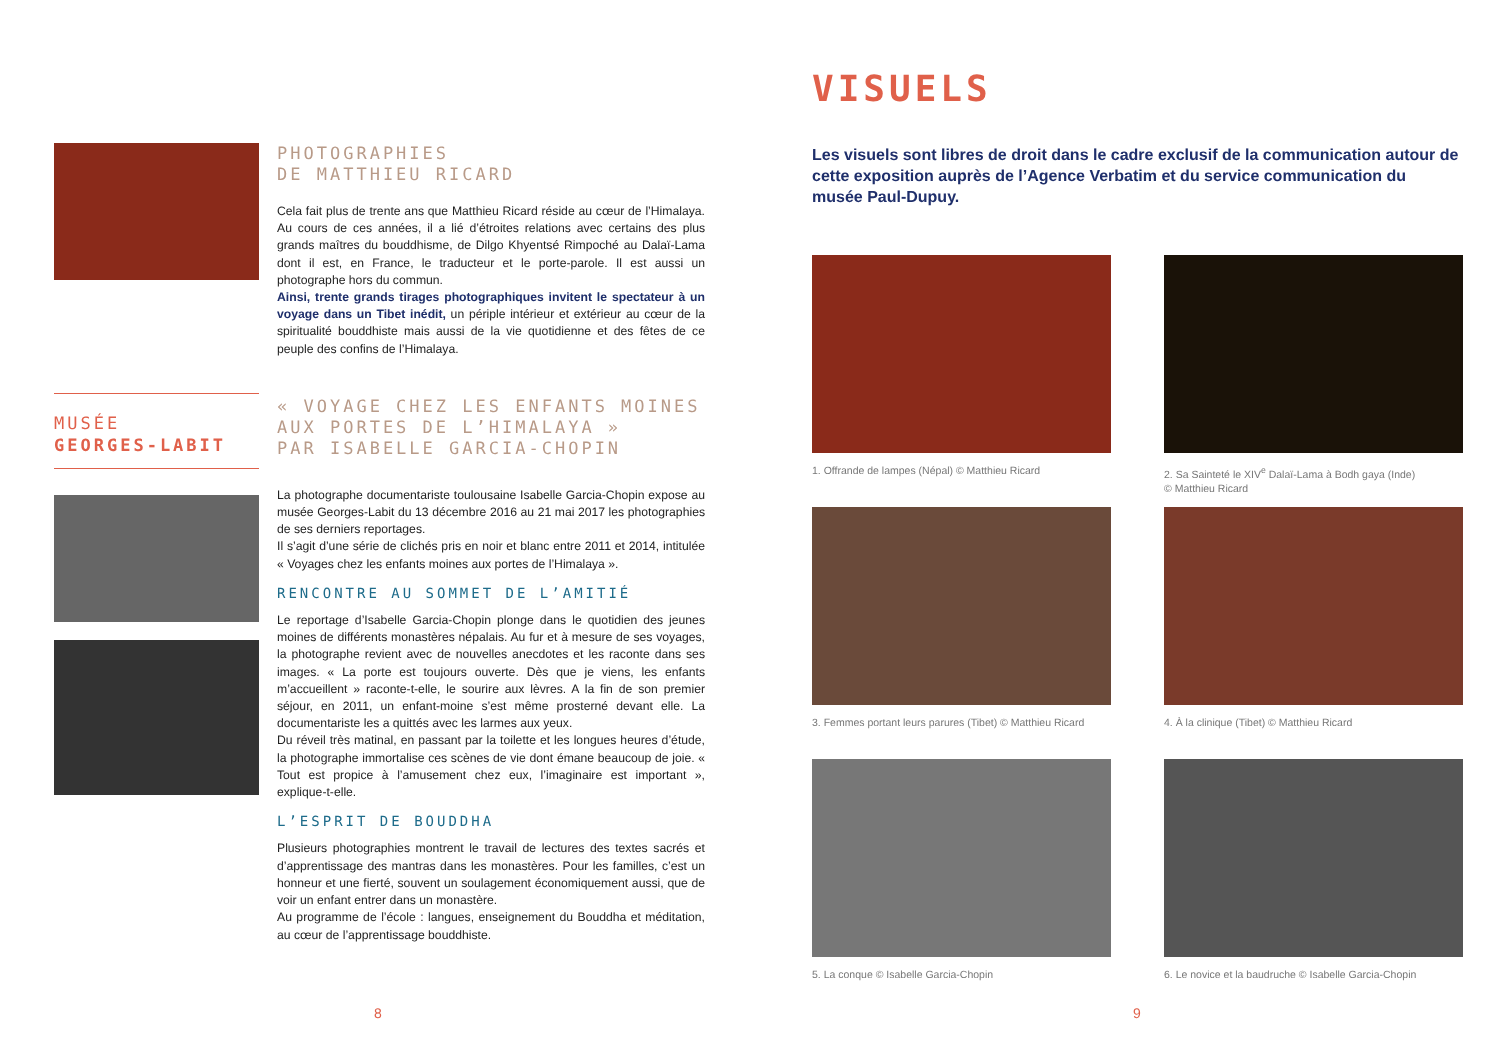MUSÉE
GEORGES-LABIT
PHOTOGRAPHIES
DE MATTHIEU RICARD
Cela fait plus de trente ans que Matthieu Ricard réside au cœur de l’Himalaya. Au cours de ces années, il a lié d’étroites relations avec certains des plus grands maîtres du bouddhisme, de Dilgo Khyentsé Rimpoché au Dalaï-Lama dont il est, en France, le traducteur et le porte-parole. Il est aussi un photographe hors du commun.
Ainsi, trente grands tirages photographiques invitent le spectateur à un voyage dans un Tibet inédit, un périple intérieur et extérieur au cœur de la spiritualité bouddhiste mais aussi de la vie quotidienne et des fêtes de ce peuple des confins de l’Himalaya.
« VOYAGE CHEZ LES ENFANTS MOINES
AUX PORTES DE L’HIMALAYA »
PAR ISABELLE GARCIA-CHOPIN
La photographe documentariste toulousaine Isabelle Garcia-Chopin expose au musée Georges-Labit du 13 décembre 2016 au 21 mai 2017 les photographies de ses derniers reportages.
Il s’agit d’une série de clichés pris en noir et blanc entre 2011 et 2014, intitulée « Voyages chez les enfants moines aux portes de l’Himalaya ».
RENCONTRE AU SOMMET DE L’AMITIÉ
Le reportage d’Isabelle Garcia-Chopin plonge dans le quotidien des jeunes moines de différents monastères népalais. Au fur et à mesure de ses voyages, la photographe revient avec de nouvelles anecdotes et les raconte dans ses images. « La porte est toujours ouverte. Dès que je viens, les enfants m’accueillent » raconte-t-elle, le sourire aux lèvres. A la fin de son premier séjour, en 2011, un enfant-moine s’est même prosterné devant elle. La documentariste les a quittés avec les larmes aux yeux.
Du réveil très matinal, en passant par la toilette et les longues heures d’étude, la photographe immortalise ces scènes de vie dont émane beaucoup de joie. « Tout est propice à l’amusement chez eux, l’imaginaire est important », explique-t-elle.
L’ESPRIT DE BOUDDHA
Plusieurs photographies montrent le travail de lectures des textes sacrés et d’apprentissage des mantras dans les monastères. Pour les familles, c’est un honneur et une fierté, souvent un soulagement économiquement aussi, que de voir un enfant entrer dans un monastère.
Au programme de l’école : langues, enseignement du Bouddha et méditation, au cœur de l’apprentissage bouddhiste.
8
VISUELS
Les visuels sont libres de droit dans le cadre exclusif de la communication autour de cette exposition auprès de l’Agence Verbatim et du service communication du musée Paul-Dupuy.
1. Offrande de lampes (Népal) © Matthieu Ricard
2. Sa Sainteté le XIV<sup>e</sup> Dalaï-Lama à Bodh gaya (Inde)
© Matthieu Ricard
3. Femmes portant leurs parures (Tibet) © Matthieu Ricard
4. À la clinique (Tibet) © Matthieu Ricard
5. La conque © Isabelle Garcia-Chopin
6. Le novice et la baudruche © Isabelle Garcia-Chopin
9